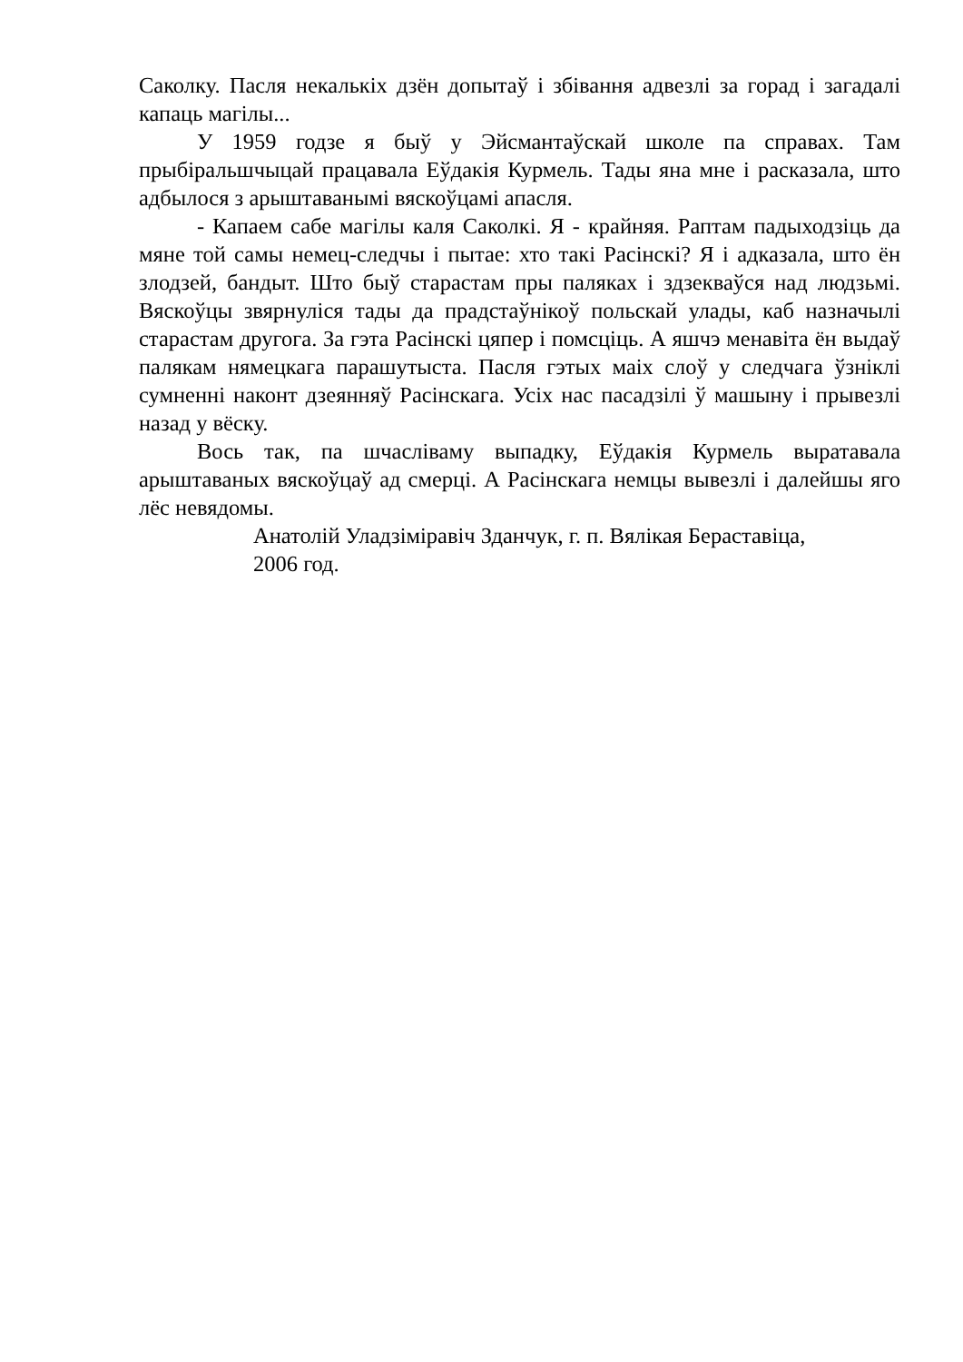Саколку. Пасля некалькіх дзён допытаў і збівання адвезлі за горад і загадалі капаць магілы...
У 1959 годзе я быў у Эйсмантаўскай школе па справах. Там прыбіральшчыцай працавала Еўдакія Курмель. Тады яна мне і расказала, што адбылося з арыштаванымі вяскоўцамі апасля.
- Капаем сабе магілы каля Саколкі. Я - крайняя. Раптам падыходзіць да мяне той самы немец-следчы і пытае: хто такі Расінскі? Я і адказала, што ён злодзей, бандыт. Што быў старастам пры паляках і здзекваўся над людзьмі. Вяскоўцы звярнуліся тады да прадстаўнікоў польскай улады, каб назначылі старастам другога. За гэта Расінскі цяпер і помсціць. А яшчэ менавіта ён выдаў палякам нямецкага парашутыста. Пасля гэтых маіх слоў у следчага ўзніклі сумненні наконт дзеянняў Расінскага. Усіх нас пасадзілі ў машыну і прывезлі назад у вёску.
Вось так, па шчасліваму выпадку, Еўдакія Курмель выратавала арыштаваных вяскоўцаў ад смерці. А Расінскага немцы вывезлі і далейшы яго лёс невядомы.
Анатолій Уладзіміравіч Зданчук, г. п. Вялікая Бераставіца,
2006 год.